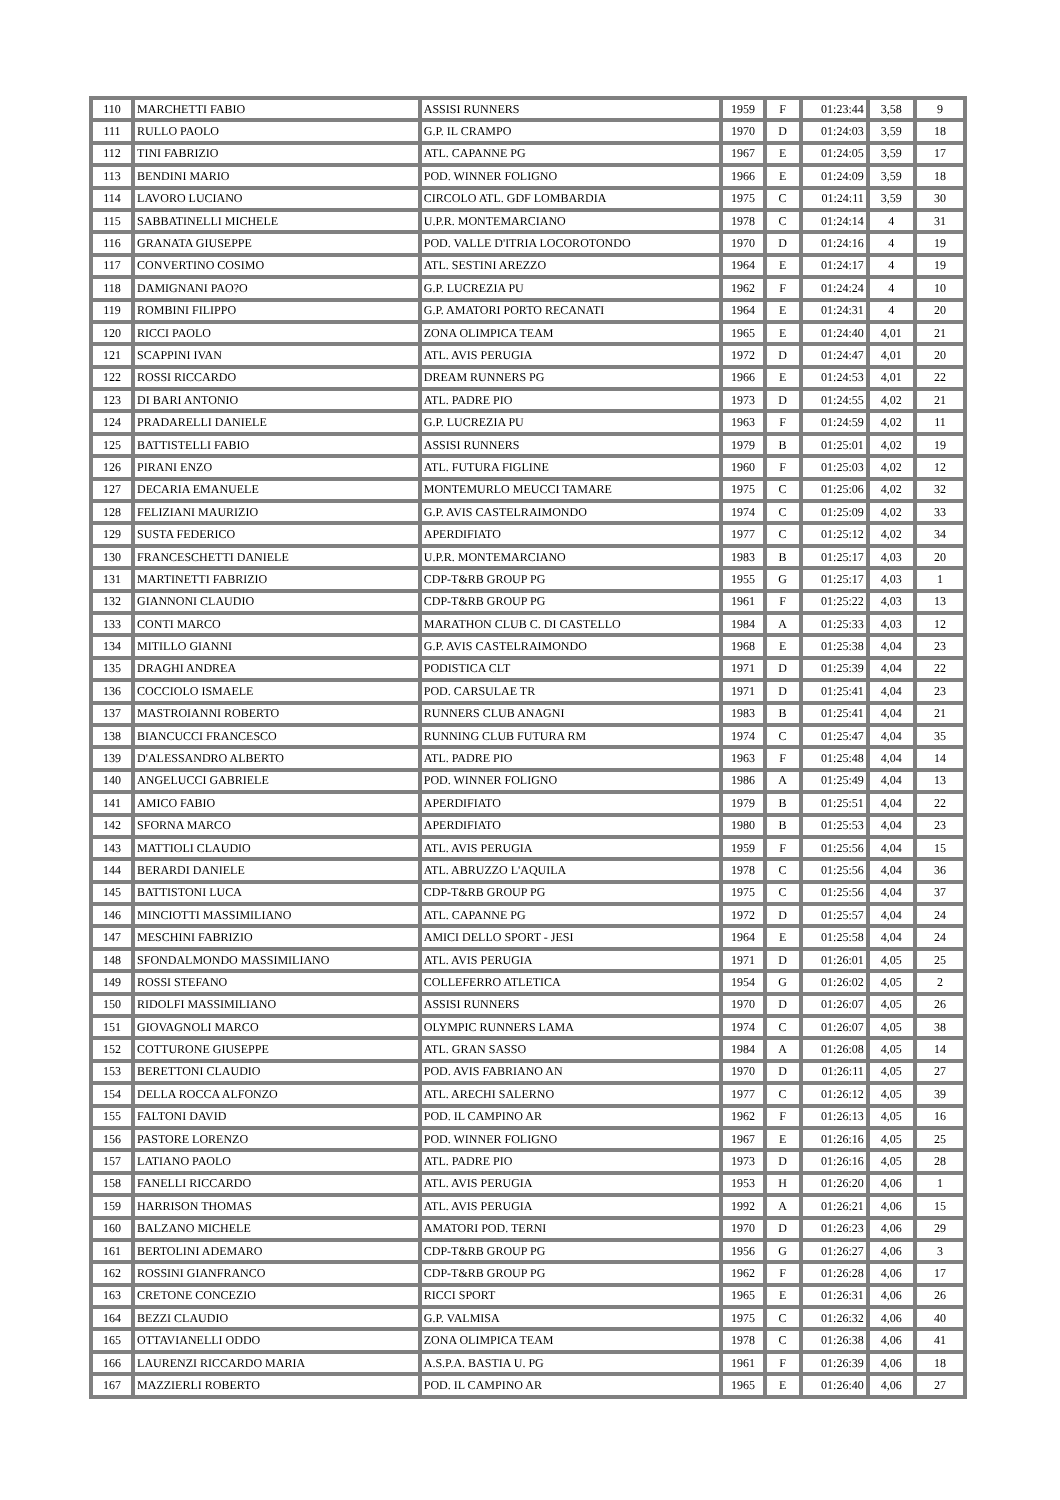| 110 | MARCHETTI FABIO | ASSISI RUNNERS | 1959 | F | 01:23:44 | 3,58 | 9 |
| 111 | RULLO PAOLO | G.P. IL CRAMPO | 1970 | D | 01:24:03 | 3,59 | 18 |
| 112 | TINI FABRIZIO | ATL. CAPANNE PG | 1967 | E | 01:24:05 | 3,59 | 17 |
| 113 | BENDINI MARIO | POD. WINNER FOLIGNO | 1966 | E | 01:24:09 | 3,59 | 18 |
| 114 | LAVORO LUCIANO | CIRCOLO ATL. GDF LOMBARDIA | 1975 | C | 01:24:11 | 3,59 | 30 |
| 115 | SABBATINELLI MICHELE | U.P.R. MONTEMARCIANO | 1978 | C | 01:24:14 | 4 | 31 |
| 116 | GRANATA GIUSEPPE | POD. VALLE D'ITRIA LOCOROTONDO | 1970 | D | 01:24:16 | 4 | 19 |
| 117 | CONVERTINO COSIMO | ATL. SESTINI AREZZO | 1964 | E | 01:24:17 | 4 | 19 |
| 118 | DAMIGNANI PAO?O | G.P. LUCREZIA PU | 1962 | F | 01:24:24 | 4 | 10 |
| 119 | ROMBINI FILIPPO | G.P. AMATORI PORTO RECANATI | 1964 | E | 01:24:31 | 4 | 20 |
| 120 | RICCI PAOLO | ZONA OLIMPICA TEAM | 1965 | E | 01:24:40 | 4,01 | 21 |
| 121 | SCAPPINI IVAN | ATL. AVIS PERUGIA | 1972 | D | 01:24:47 | 4,01 | 20 |
| 122 | ROSSI RICCARDO | DREAM RUNNERS PG | 1966 | E | 01:24:53 | 4,01 | 22 |
| 123 | DI BARI ANTONIO | ATL. PADRE PIO | 1973 | D | 01:24:55 | 4,02 | 21 |
| 124 | PRADARELLI DANIELE | G.P. LUCREZIA PU | 1963 | F | 01:24:59 | 4,02 | 11 |
| 125 | BATTISTELLI FABIO | ASSISI RUNNERS | 1979 | B | 01:25:01 | 4,02 | 19 |
| 126 | PIRANI ENZO | ATL. FUTURA FIGLINE | 1960 | F | 01:25:03 | 4,02 | 12 |
| 127 | DECARIA EMANUELE | MONTEMURLO MEUCCI TAMARE | 1975 | C | 01:25:06 | 4,02 | 32 |
| 128 | FELIZIANI MAURIZIO | G.P. AVIS CASTELRAIMONDO | 1974 | C | 01:25:09 | 4,02 | 33 |
| 129 | SUSTA FEDERICO | APERDIFIATO | 1977 | C | 01:25:12 | 4,02 | 34 |
| 130 | FRANCESCHETTI DANIELE | U.P.R. MONTEMARCIANO | 1983 | B | 01:25:17 | 4,03 | 20 |
| 131 | MARTINETTI FABRIZIO | CDP-T&RB GROUP PG | 1955 | G | 01:25:17 | 4,03 | 1 |
| 132 | GIANNONI CLAUDIO | CDP-T&RB GROUP PG | 1961 | F | 01:25:22 | 4,03 | 13 |
| 133 | CONTI MARCO | MARATHON CLUB C. DI CASTELLO | 1984 | A | 01:25:33 | 4,03 | 12 |
| 134 | MITILLO GIANNI | G.P. AVIS CASTELRAIMONDO | 1968 | E | 01:25:38 | 4,04 | 23 |
| 135 | DRAGHI ANDREA | PODISTICA CLT | 1971 | D | 01:25:39 | 4,04 | 22 |
| 136 | COCCIOLO ISMAELE | POD. CARSULAE TR | 1971 | D | 01:25:41 | 4,04 | 23 |
| 137 | MASTROIANNI ROBERTO | RUNNERS CLUB ANAGNI | 1983 | B | 01:25:41 | 4,04 | 21 |
| 138 | BIANCUCCI FRANCESCO | RUNNING CLUB FUTURA RM | 1974 | C | 01:25:47 | 4,04 | 35 |
| 139 | D'ALESSANDRO ALBERTO | ATL. PADRE PIO | 1963 | F | 01:25:48 | 4,04 | 14 |
| 140 | ANGELUCCI GABRIELE | POD. WINNER FOLIGNO | 1986 | A | 01:25:49 | 4,04 | 13 |
| 141 | AMICO FABIO | APERDIFIATO | 1979 | B | 01:25:51 | 4,04 | 22 |
| 142 | SFORNA MARCO | APERDIFIATO | 1980 | B | 01:25:53 | 4,04 | 23 |
| 143 | MATTIOLI CLAUDIO | ATL. AVIS PERUGIA | 1959 | F | 01:25:56 | 4,04 | 15 |
| 144 | BERARDI DANIELE | ATL. ABRUZZO L'AQUILA | 1978 | C | 01:25:56 | 4,04 | 36 |
| 145 | BATTISTONI LUCA | CDP-T&RB GROUP PG | 1975 | C | 01:25:56 | 4,04 | 37 |
| 146 | MINCIOTTI MASSIMILIANO | ATL. CAPANNE PG | 1972 | D | 01:25:57 | 4,04 | 24 |
| 147 | MESCHINI FABRIZIO | AMICI DELLO SPORT - JESI | 1964 | E | 01:25:58 | 4,04 | 24 |
| 148 | SFONDALMONDO MASSIMILIANO | ATL. AVIS PERUGIA | 1971 | D | 01:26:01 | 4,05 | 25 |
| 149 | ROSSI STEFANO | COLLEFERRO ATLETICA | 1954 | G | 01:26:02 | 4,05 | 2 |
| 150 | RIDOLFI MASSIMILIANO | ASSISI RUNNERS | 1970 | D | 01:26:07 | 4,05 | 26 |
| 151 | GIOVAGNOLI MARCO | OLYMPIC RUNNERS LAMA | 1974 | C | 01:26:07 | 4,05 | 38 |
| 152 | COTTURONE GIUSEPPE | ATL. GRAN SASSO | 1984 | A | 01:26:08 | 4,05 | 14 |
| 153 | BERETTONI CLAUDIO | POD. AVIS FABRIANO AN | 1970 | D | 01:26:11 | 4,05 | 27 |
| 154 | DELLA ROCCA ALFONZO | ATL. ARECHI SALERNO | 1977 | C | 01:26:12 | 4,05 | 39 |
| 155 | FALTONI DAVID | POD. IL CAMPINO AR | 1962 | F | 01:26:13 | 4,05 | 16 |
| 156 | PASTORE LORENZO | POD. WINNER FOLIGNO | 1967 | E | 01:26:16 | 4,05 | 25 |
| 157 | LATIANO PAOLO | ATL. PADRE PIO | 1973 | D | 01:26:16 | 4,05 | 28 |
| 158 | FANELLI RICCARDO | ATL. AVIS PERUGIA | 1953 | H | 01:26:20 | 4,06 | 1 |
| 159 | HARRISON THOMAS | ATL. AVIS PERUGIA | 1992 | A | 01:26:21 | 4,06 | 15 |
| 160 | BALZANO MICHELE | AMATORI POD. TERNI | 1970 | D | 01:26:23 | 4,06 | 29 |
| 161 | BERTOLINI ADEMARO | CDP-T&RB GROUP PG | 1956 | G | 01:26:27 | 4,06 | 3 |
| 162 | ROSSINI GIANFRANCO | CDP-T&RB GROUP PG | 1962 | F | 01:26:28 | 4,06 | 17 |
| 163 | CRETONE CONCEZIO | RICCI SPORT | 1965 | E | 01:26:31 | 4,06 | 26 |
| 164 | BEZZI CLAUDIO | G.P. VALMISA | 1975 | C | 01:26:32 | 4,06 | 40 |
| 165 | OTTAVIANELLI ODDO | ZONA OLIMPICA TEAM | 1978 | C | 01:26:38 | 4,06 | 41 |
| 166 | LAURENZI RICCARDO MARIA | A.S.P.A. BASTIA U. PG | 1961 | F | 01:26:39 | 4,06 | 18 |
| 167 | MAZZIERLI ROBERTO | POD. IL CAMPINO AR | 1965 | E | 01:26:40 | 4,06 | 27 |